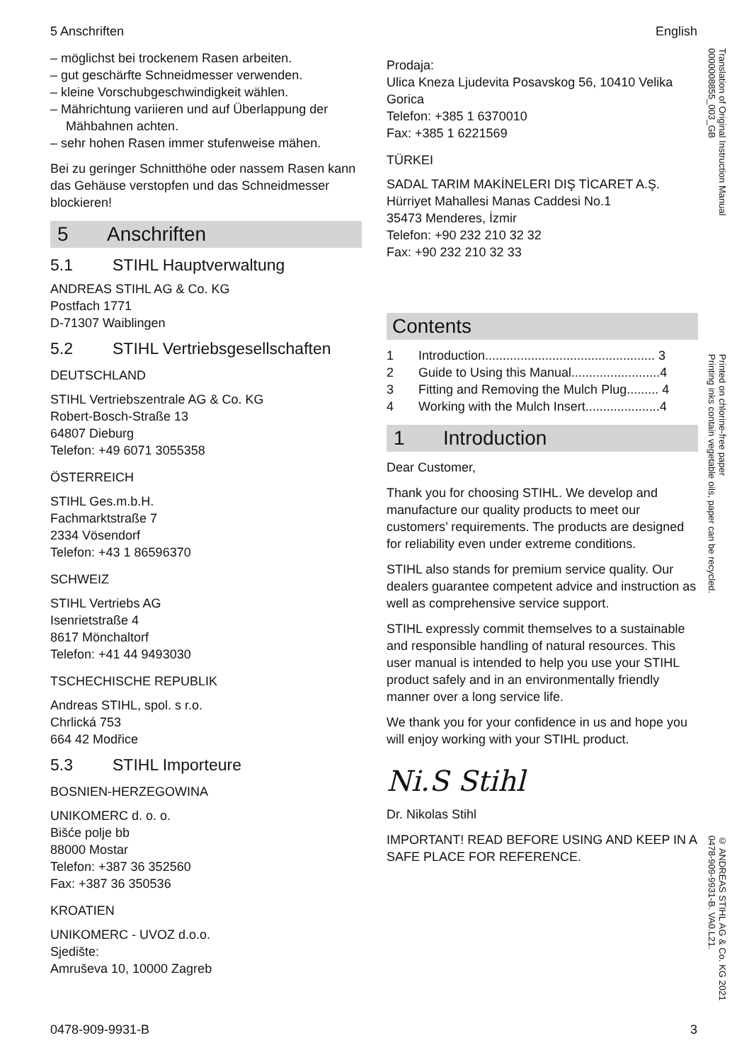5 Anschriften English
– möglichst bei trockenem Rasen arbeiten.
– gut geschärfte Schneidmesser verwenden.
– kleine Vorschubgeschwindigkeit wählen.
– Mährichtung variieren und auf Überlappung der Mähbahnen achten.
– sehr hohen Rasen immer stufenweise mähen.
Bei zu geringer Schnitthöhe oder nassem Rasen kann das Gehäuse verstopfen und das Schneidmesser blockieren!
5 Anschriften
5.1 STIHL Hauptverwaltung
ANDREAS STIHL AG & Co. KG
Postfach 1771
D-71307 Waiblingen
5.2 STIHL Vertriebsgesellschaften
DEUTSCHLAND
STIHL Vertriebszentrale AG & Co. KG
Robert-Bosch-Straße 13
64807 Dieburg
Telefon: +49 6071 3055358
ÖSTERREICH
STIHL Ges.m.b.H.
Fachmarktstraße 7
2334 Vösendorf
Telefon: +43 1 86596370
SCHWEIZ
STIHL Vertriebs AG
Isenrietstraße 4
8617 Mönchaltorf
Telefon: +41 44 9493030
TSCHECHISCHE REPUBLIK
Andreas STIHL, spol. s r.o.
Chrlická 753
664 42 Modřice
5.3 STIHL Importeure
BOSNIEN-HERZEGOWINA
UNIKOMERC d. o. o.
Bišće polje bb
88000 Mostar
Telefon: +387 36 352560
Fax: +387 36 350536
KROATIEN
UNIKOMERC - UVOZ d.o.o.
Sjedište:
Amruševa 10, 10000 Zagreb
Prodaja:
Ulica Kneza Ljudevita Posavskog 56, 10410 Velika Gorica
Telefon: +385 1 6370010
Fax: +385 1 6221569
TÜRKEI
SADAL TARIM MAKİNELERI DIŞ TİCARET A.Ş.
Hürriyet Mahallesi Manas Caddesi No.1
35473 Menderes, İzmir
Telefon: +90 232 210 32 32
Fax: +90 232 210 32 33
Contents
1 Introduction................................................ 3
2 Guide to Using this Manual.........................4
3 Fitting and Removing the Mulch Plug......... 4
4 Working with the Mulch Insert.....................4
1 Introduction
Dear Customer,
Thank you for choosing STIHL. We develop and manufacture our quality products to meet our customers’ requirements. The products are designed for reliability even under extreme conditions.
STIHL also stands for premium service quality. Our dealers guarantee competent advice and instruction as well as comprehensive service support.
STIHL expressly commit themselves to a sustainable and responsible handling of natural resources. This user manual is intended to help you use your STIHL product safely and in an environmentally friendly manner over a long service life.
We thank you for your confidence in us and hope you will enjoy working with your STIHL product.
Ni.S Stihl
Dr. Nikolas Stihl
IMPORTANT! READ BEFORE USING AND KEEP IN A SAFE PLACE FOR REFERENCE.
Translation of Original Instruction Manual
0000008855_003_GB
Printed on chlorine-free paper
Printing inks contain vegetable oils, paper can be recycled.
© ANDREAS STIHL AG & Co. KG 2021
0478-909-9931-B. VA0.L21.
0478-909-9931-B 3